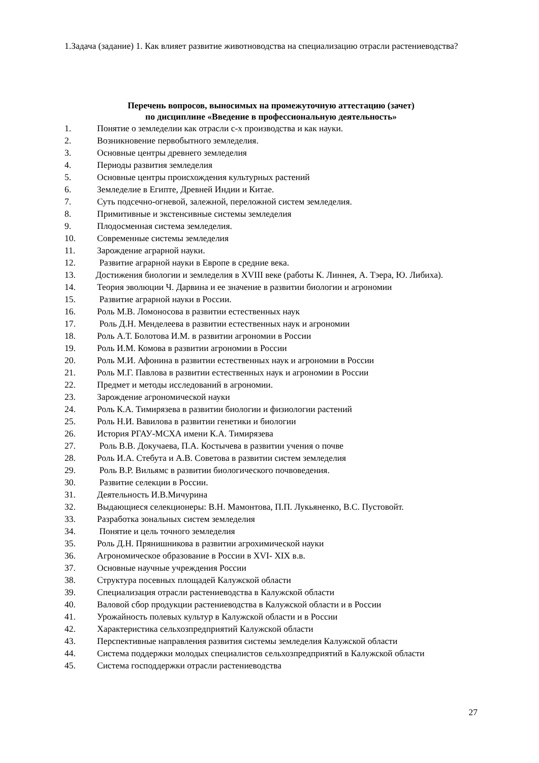1.Задача (задание) 1. Как влияет развитие животноводства на специализацию отрасли растениеводства?
Перечень вопросов, выносимых на промежуточную аттестацию (зачет)
по дисциплине «Введение в профессиональную деятельность»
1. Понятие о земледелии как отрасли с-х производства и как науки.
2. Возникновение первобытного земледелия.
3. Основные центры древнего земледелия
4. Периоды развития земледелия
5. Основные центры происхождения культурных растений
6. Земледелие в Египте, Древней Индии и Китае.
7. Суть подсечно-огневой, залежной, переложной систем земледелия.
8. Примитивные и экстенсивные системы земледелия
9. Плодосменная система земледелия.
10. Современные системы земледелия
11. Зарождение аграрной науки.
12. Развитие аграрной науки в Европе в средние века.
13. Достижения биологии и земледелия в XVIII веке (работы К. Линнея, А. Тэера, Ю. Либиха).
14. Теория эволюции Ч. Дарвина и ее значение в развитии биологии и агрономии
15. Развитие аграрной науки в России.
16. Роль М.В. Ломоносова в развитии естественных наук
17. Роль Д.Н. Менделеева в развитии естественных наук и агрономии
18. Роль А.Т. Болотова И.М. в развитии агрономии в России
19. Роль И.М. Комова в развитии агрономии в России
20. Роль М.И. Афонина в развитии естественных наук и агрономии в России
21. Роль М.Г. Павлова в развитии естественных наук и агрономии в России
22. Предмет и методы исследований в агрономии.
23. Зарождение агрономической науки
24. Роль К.А. Тимирязева в развитии биологии и физиологии растений
25. Роль Н.И. Вавилова в развитии генетики и биологии
26. История РГАУ-МСХА имени К.А. Тимирязева
27. Роль В.В. Докучаева, П.А. Костычева в развитии учения о почве
28. Роль И.А. Стебута и А.В. Советова в развитии систем земледелия
29. Роль В.Р. Вильямс в развитии биологического почвоведения.
30. Развитие селекции в России.
31. Деятельность И.В.Мичурина
32. Выдающиеся селекционеры: В.Н. Мамонтова, П.П. Лукьяненко, В.С. Пустовойт.
33. Разработка зональных систем земледелия
34. Понятие и цель точного земледелия
35. Роль Д.Н. Прянишникова в развитии агрохимической науки
36. Агрономическое образование в России в XVI- XIX в.в.
37. Основные научные учреждения России
38. Структура посевных площадей Калужской области
39. Специализация отрасли растениеводства в Калужской области
40. Валовой сбор продукции растениеводства в Калужской области и в России
41. Урожайность полевых культур в Калужской области и в России
42. Характеристика сельхозпредприятий Калужской области
43. Перспективные направления развития системы земледелия Калужской области
44. Система поддержки молодых специалистов сельхозпредприятий в Калужской области
45. Система господдержки отрасли растениеводства
27